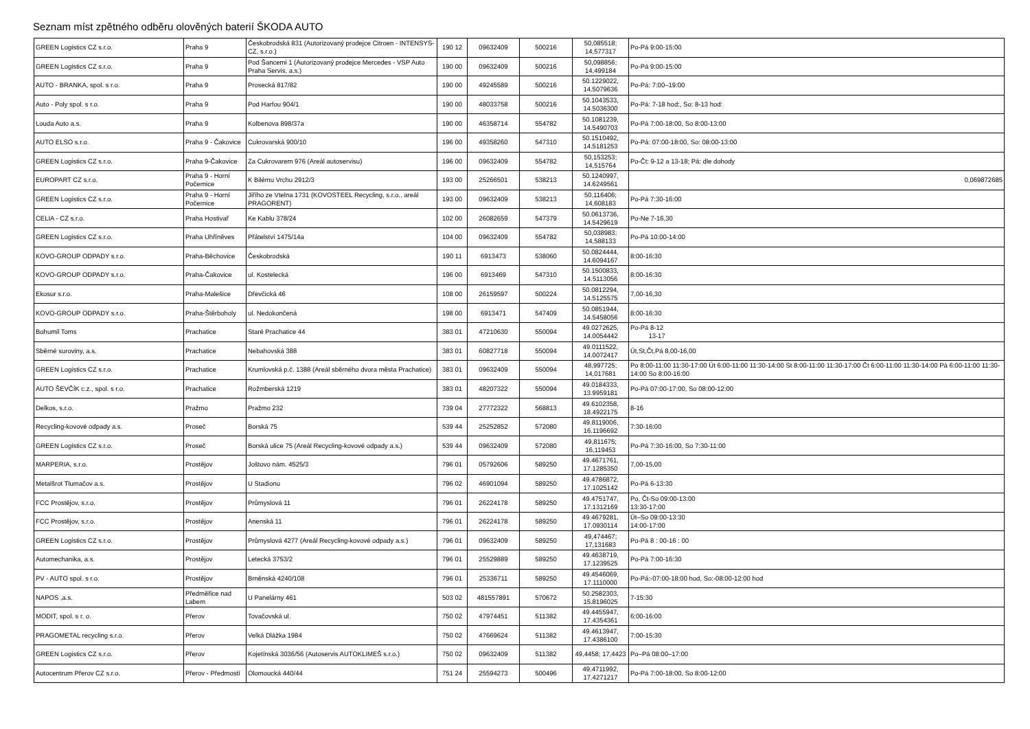Seznam míst zpětného odběru olověných baterií ŠKODA AUTO
| GREEN Logistics CZ s.r.o. | Praha 9 | Českobrodská 831 (Autorizovaný prodejce Citroen - INTENSYS-CZ, s.r.o.) | 190 12 | 09632409 | 500216 | 50,085518; 14,577317 | Po-Pá 9:00-15:00 |
| GREEN Logistics CZ s.r.o. | Praha 9 | Pod Šancemi 1 (Autorizovaný prodejce Mercedes - VSP Auto Praha Servis, a.s.) | 190 00 | 09632409 | 500216 | 50,098856; 14,499184 | Po-Pá 9:00-15:00 |
| AUTO - BRANKA, spol. s r.o. | Praha 9 | Prosecká 817/82 | 190 00 | 49245589 | 500216 | 50.1229022, 14.5079636 | Po-Pá: 7:00–19:00 |
| Auto - Poly spol. s r.o. | Praha 9 | Pod Harfou 904/1 | 190 00 | 48033758 | 500216 | 50.1043533, 14.5036300 | Po-Pá: 7-18 hod:, So: 8-13 hod: |
| Louda Auto a.s. | Praha 9 | Kolbenova 898/37a | 190 00 | 46358714 | 554782 | 50.1081239, 14.5490703 | Po-Pá 7:00-18:00, So 8:00-13:00 |
| AUTO ELSO s.r.o. | Praha 9 - Čakovice | Cukrovarská 900/10 | 196 00 | 49358260 | 547310 | 50.1510492, 14.5181253 | Po-Pá: 07:00-18:00, So: 08:00-13:00 |
| GREEN Logistics CZ s.r.o. | Praha 9-Čakovice | Za Cukrovarem 976 (Areál autoservisu) | 196 00 | 09632409 | 554782 | 50,153253; 14,515764 | Po-Čt: 9-12 a 13-18; Pá: dle dohody |
| EUROPART CZ s.r.o. | Praha 9 - Horní Počernice | K Bilému Vrchu 2912/3 | 193 00 | 25266501 | 538213 | 50.1240997, 14.6249561 | 0,069872685 |
| GREEN Logistics CZ s.r.o. | Praha 9 - Horní Počernice | Jiřího ze Vtelna 1731 (KOVOSTEEL Recycling, s.r.o., areál PRAGORENT) | 193 00 | 09632409 | 538213 | 50,116406; 14,608183 | Po-Pá 7:30-16:00 |
| CELIA - CZ s.r.o. | Praha Hostivař | Ke Kablu 378/24 | 102 00 | 26082659 | 547379 | 50.0613736, 14.5429619 | Po-Ne 7-16,30 |
| GREEN Logistics CZ s.r.o. | Praha Uhříněves | Přátelství 1475/14a | 104 00 | 09632409 | 554782 | 50,038983; 14,588133 | Po-Pá 10:00-14:00 |
| KOVO-GROUP ODPADY s.r.o. | Praha-Běchovice | Českobrodská | 190 11 | 6913473 | 538060 | 50.0824444, 14.6094167 | 8:00-16:30 |
| KOVO-GROUP ODPADY s.r.o. | Praha-Čakovice | ul. Kostelecká | 196 00 | 6913469 | 547310 | 50.1500833, 14.5113056 | 8:00-16:30 |
| Ekosur s.r.o. | Praha-Malešice | Dřevčická 46 | 108 00 | 26159597 | 500224 | 50.0812294, 14.5125575 | 7,00-16,30 |
| KOVO-GROUP ODPADY s.r.o. | Praha-Štěrboholy | ul. Nedokončená | 198 00 | 6913471 | 547409 | 50.0851944, 14.5458056 | 8:00-16:30 |
| Bohumil Toms | Prachatice | Staré Prachatice 44 | 383 01 | 47210630 | 550094 | 49.0272625, 14.0054442 | Po-Pá 8-12 13-17 |
| Sběrné suroviny, a.s. | Prachatice | Nebahovská 388 | 383 01 | 60827718 | 550094 | 49.0111522, 14.0072417 | Út,St,Čt,Pá 8,00-16,00 |
| GREEN Logistics CZ s.r.o. | Prachatice | Krumlovská p.č. 1388 (Areál sběrného dvora města Prachatice) | 383 01 | 09632409 | 550094 | 48,997725; 14,017681 | Po 8:00-11:00 11:30-17:00 Út 6:00-11:00 11:30-14:00 St 8:00-11:00 11:30-17:00 Čt 6:00-11:00 11:30-14:00 Pá 6:00-11:00 11:30-14:00 So 8:00-16:00 |
| AUTO ŠEVČÍK c.z., spol. s r.o. | Prachatice | Rožmberská 1219 | 383 01 | 48207322 | 550094 | 49.0184333, 13.9959181 | Po-Pá 07:00-17:00, So 08:00-12:00 |
| Delkos, s.r.o. | Pražmo | Pražmo 232 | 739 04 | 27772322 | 568813 | 49.6102358, 18.4922175 | 8-16 |
| Recycling-kovové odpady a.s. | Proseč | Borská 75 | 539 44 | 25252852 | 572080 | 49.8119006, 16.1196692 | 7:30-16:00 |
| GREEN Logistics CZ s.r.o. | Proseč | Borská ulice 75 (Areál Recycling-kovové odpady a.s.) | 539 44 | 09632409 | 572080 | 49,811675; 16,119453 | Po-Pá 7:30-16:00, So 7:30-11:00 |
| MARPERIA, s.r.o. | Prostějov | Joštovo nám. 4525/3 | 796 01 | 05792606 | 589250 | 49.4671761, 17.1285350 | 7,00-15,00 |
| Metalšrot Tlumačov a.s. | Prostějov | U Stadionu | 796 02 | 46901094 | 589250 | 49.4786872, 17.1025142 | Po-Pá 6-13:30 |
| FCC Prostějov, s.r.o. | Prostějov | Průmyslová 11 | 796 01 | 26224178 | 589250 | 49.4751747, 17.1312169 | Po, Čt-So 09:00-13:00 13:30-17:00 |
| FCC Prostějov, s.r.o. | Prostějov | Anenská 11 | 796 01 | 26224178 | 589250 | 49.4679281, 17.0930114 | Út–So 09:00-13:30 14:00-17:00 |
| GREEN Logistics CZ s.r.o. | Prostějov | Průmyslová 4277 (Areál Recycling-kovové odpady a.s.) | 796 01 | 09632409 | 589250 | 49,474467; 17,131683 | Po-Pá 8 : 00-16 : 00 |
| Automechanika, a.s. | Prostějov | Letecká 3753/2 | 796 01 | 25529889 | 589250 | 49.4638719, 17.1239525 | Po-Pá 7:00-16:30 |
| PV - AUTO spol. s r.o. | Prostějov | Brněnská 4240/108 | 796 01 | 25336711 | 589250 | 49.4546069, 17.1110000 | Po-Pá:-07:00-18:00 hod, So:-08:00-12:00 hod |
| NAPOS ,a.s. | Předměřice nad Labem | U Panelárny 461 | 503 02 | 481557891 | 570672 | 50.2582303, 15.8196025 | 7-15:30 |
| MODIT, spol. s r. o. | Přerov | Tovačovská ul. | 750 02 | 47974451 | 511382 | 49.4455947, 17.4354361 | 6:00-16:00 |
| PRAGOMETAL recycling s.r.o. | Přerov | Velká Dlážka 1984 | 750 02 | 47669624 | 511382 | 49.4613947, 17.4386100 | 7:00-15:30 |
| GREEN Logistics CZ s.r.o. | Přerov | Kojetínská 3036/56 (Autoservis AUTOKLIMEŠ s.r.o.) | 750 02 | 09632409 | 511382 | 49,4458; 17,4423 | Po–Pá 08:00–17:00 |
| Autocentrum Přerov CZ s.r.o. | Přerov - Předmostí | Olomoucká 440/44 | 751 24 | 25594273 | 500496 | 49.4711992, 17.4271217 | Po-Pá 7:00-18:00, So 8:00-12:00 |